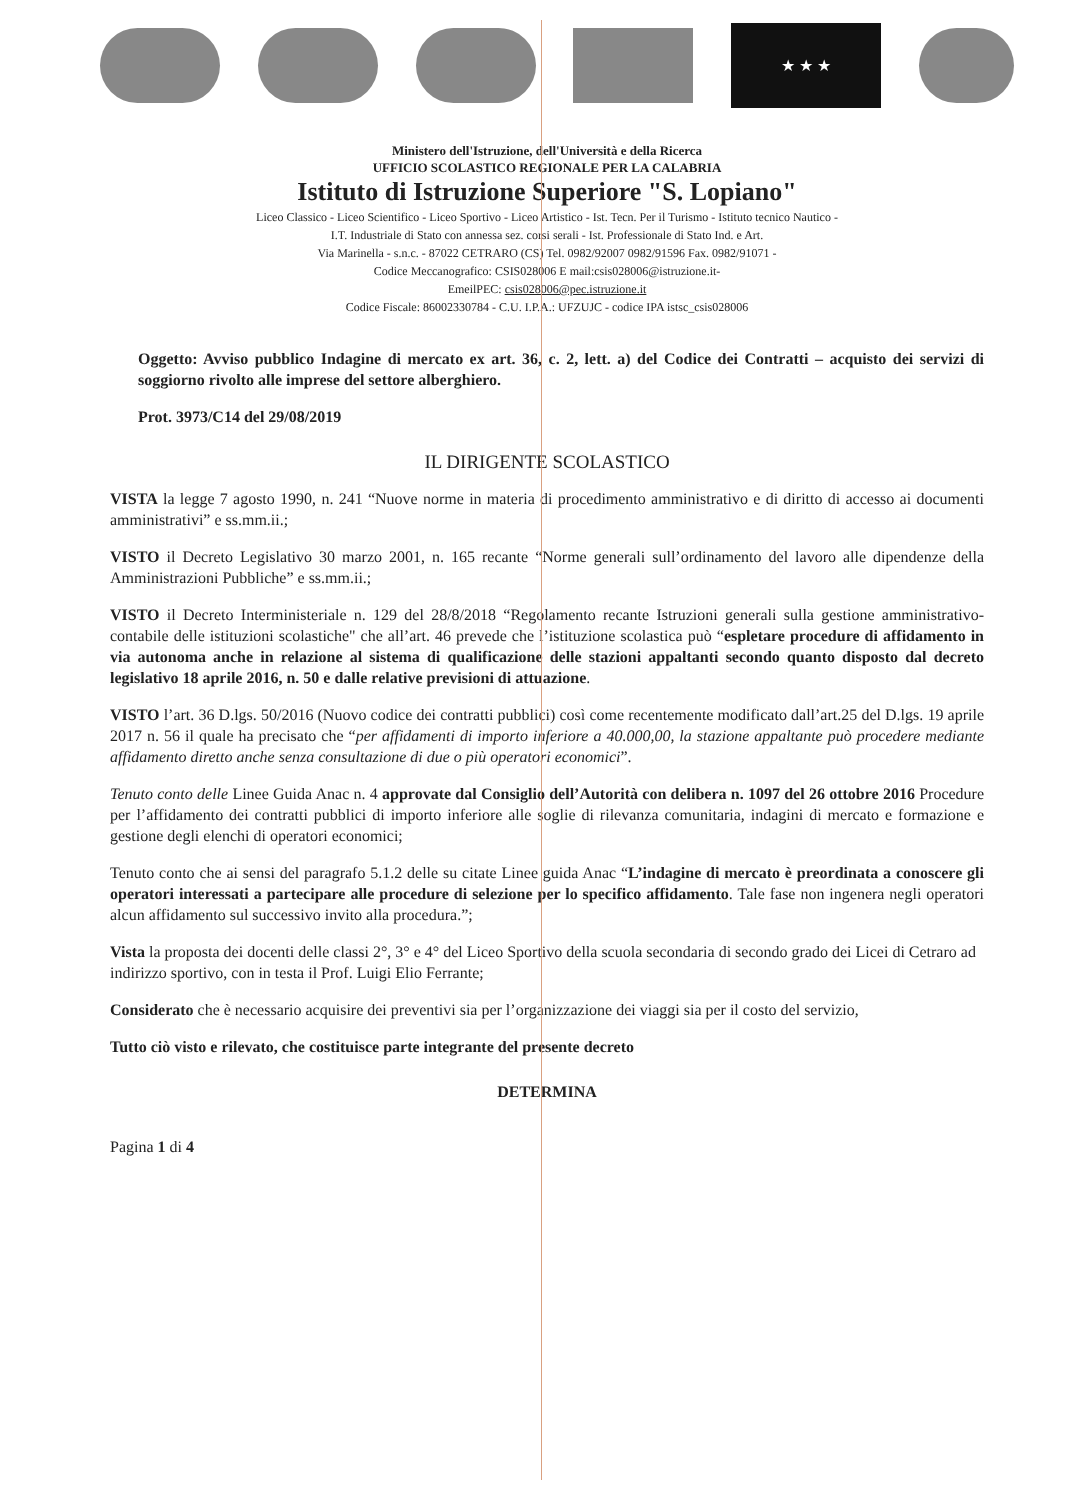★ ★ ★
Ministero dell'Istruzione, dell'Università e della Ricerca
UFFICIO SCOLASTICO REGIONALE PER LA CALABRIA
Istituto di Istruzione Superiore "S. Lopiano"
Liceo Classico - Liceo Scientifico - Liceo Sportivo - Liceo Artistico - Ist. Tecn. Per il Turismo - Istituto tecnico Nautico -
I.T. Industriale di Stato con annessa sez. corsi serali - Ist. Professionale di Stato Ind. e Art.
Via Marinella - s.n.c. - 87022 CETRARO (CS) Tel. 0982/92007 0982/91596 Fax. 0982/91071 -
Codice Meccanografico: CSIS028006 E mail:csis028006@istruzione.it-
EmeilPEC: csis028006@pec.istruzione.it
Codice Fiscale: 86002330784 - C.U. I.P.A.: UFZUJC - codice IPA istsc_csis028006
Oggetto: Avviso pubblico Indagine di mercato ex art. 36, c. 2, lett. a) del Codice dei Contratti – acquisto dei servizi di soggiorno rivolto alle imprese del settore alberghiero.
Prot. 3973/C14 del 29/08/2019
IL DIRIGENTE SCOLASTICO
VISTA la legge 7 agosto 1990, n. 241 “Nuove norme in materia di procedimento amministrativo e di diritto di accesso ai documenti amministrativi” e ss.mm.ii.;
VISTO il Decreto Legislativo 30 marzo 2001, n. 165 recante “Norme generali sull’ordinamento del lavoro alle dipendenze della Amministrazioni Pubbliche” e ss.mm.ii.;
VISTO il Decreto Interministeriale n. 129 del 28/8/2018 “Regolamento recante Istruzioni generali sulla gestione amministrativo-contabile delle istituzioni scolastiche" che all’art. 46 prevede che l’istituzione scolastica può “espletare procedure di affidamento in via autonoma anche in relazione al sistema di qualificazione delle stazioni appaltanti secondo quanto disposto dal decreto legislativo 18 aprile 2016, n. 50 e dalle relative previsioni di attuazione.
VISTO l’art. 36 D.lgs. 50/2016 (Nuovo codice dei contratti pubblici) così come recentemente modificato dall’art.25 del D.lgs. 19 aprile 2017 n. 56 il quale ha precisato che “per affidamenti di importo inferiore a 40.000,00, la stazione appaltante può procedere mediante affidamento diretto anche senza consultazione di due o più operatori economici”.
Tenuto conto delle Linee Guida Anac n. 4 approvate dal Consiglio dell’Autorità con delibera n. 1097 del 26 ottobre 2016 Procedure per l’affidamento dei contratti pubblici di importo inferiore alle soglie di rilevanza comunitaria, indagini di mercato e formazione e gestione degli elenchi di operatori economici;
Tenuto conto che ai sensi del paragrafo 5.1.2 delle su citate Linee guida Anac “L’indagine di mercato è preordinata a conoscere gli operatori interessati a partecipare alle procedure di selezione per lo specifico affidamento. Tale fase non ingenera negli operatori alcun affidamento sul successivo invito alla procedura.”;
Vista la proposta dei docenti delle classi 2°, 3° e 4° del Liceo Sportivo della scuola secondaria di secondo grado dei Licei di Cetraro ad indirizzo sportivo, con in testa il Prof. Luigi Elio Ferrante;
Considerato che è necessario acquisire dei preventivi sia per l’organizzazione dei viaggi sia per il costo del servizio,
Tutto ciò visto e rilevato, che costituisce parte integrante del presente decreto
DETERMINA
Pagina 1 di 4